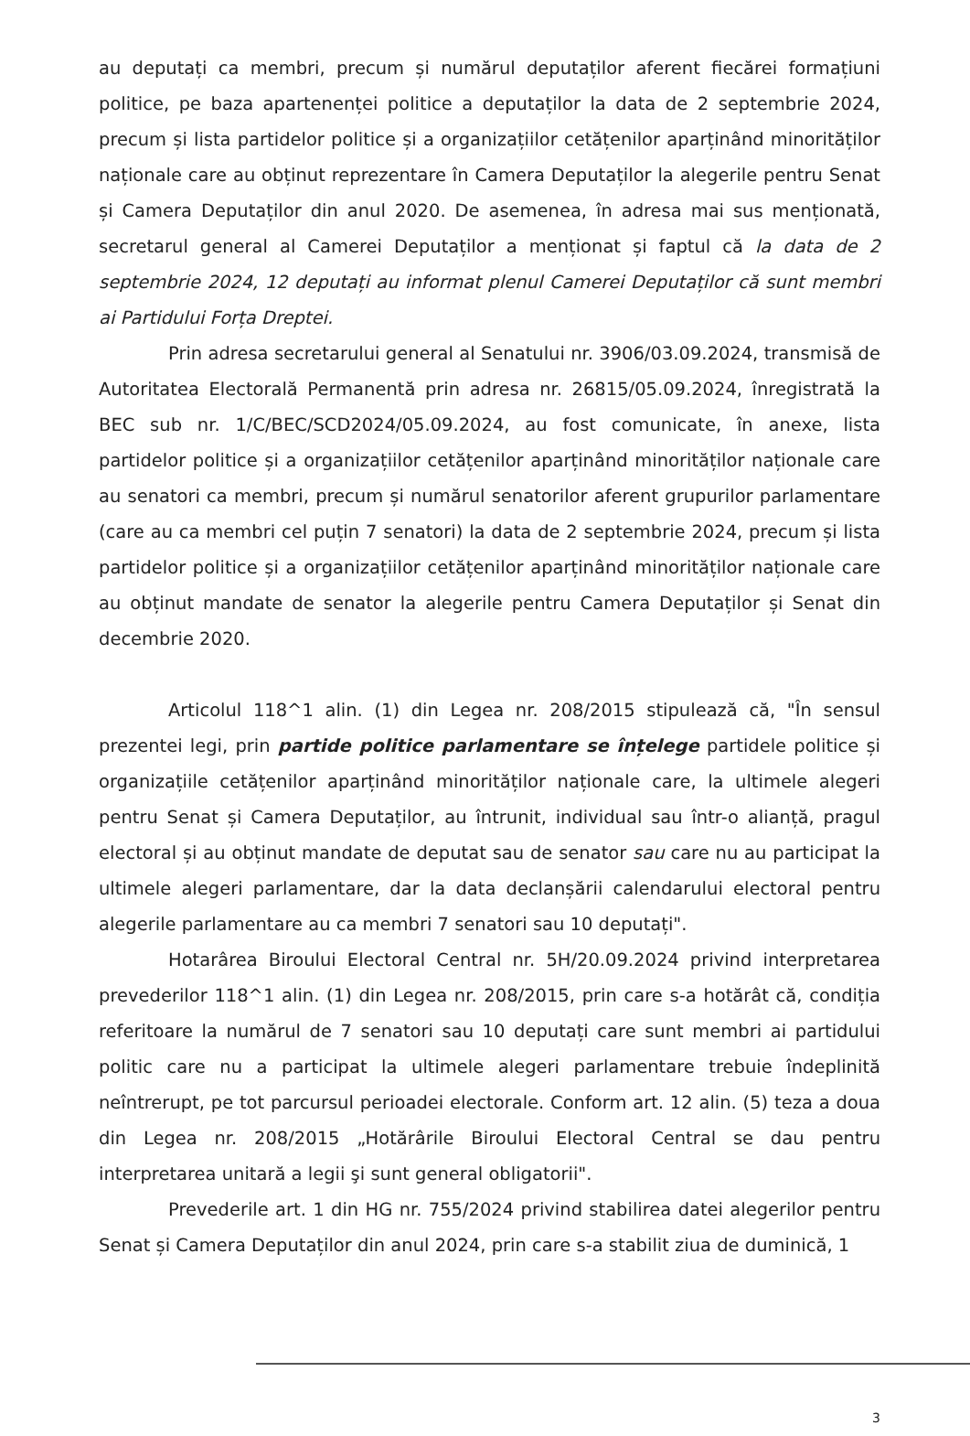au deputați ca membri, precum și numărul deputaților aferent fiecărei formațiuni politice, pe baza apartenenței politice a deputaților la data de 2 septembrie 2024, precum și lista partidelor politice și a organizațiilor cetățenilor aparținând minorităților naționale care au obținut reprezentare în Camera Deputaților la alegerile pentru Senat și Camera Deputaților din anul 2020. De asemenea, în adresa mai sus menționată, secretarul general al Camerei Deputaților a menționat și faptul că la data de 2 septembrie 2024, 12 deputați au informat plenul Camerei Deputaților că sunt membri ai Partidului Forța Dreptei.
Prin adresa secretarului general al Senatului nr. 3906/03.09.2024, transmisă de Autoritatea Electorală Permanentă prin adresa nr. 26815/05.09.2024, înregistrată la BEC sub nr. 1/C/BEC/SCD2024/05.09.2024, au fost comunicate, în anexe, lista partidelor politice și a organizațiilor cetățenilor aparținând minorităților naționale care au senatori ca membri, precum și numărul senatorilor aferent grupurilor parlamentare (care au ca membri cel puțin 7 senatori) la data de 2 septembrie 2024, precum și lista partidelor politice și a organizațiilor cetățenilor aparținând minorităților naționale care au obținut mandate de senator la alegerile pentru Camera Deputaților și Senat din decembrie 2020.
Articolul 118^1 alin. (1) din Legea nr. 208/2015 stipulează că, "În sensul prezentei legi, prin partide politice parlamentare se înțelege partidele politice și organizațiile cetățenilor aparținând minorităților naționale care, la ultimele alegeri pentru Senat și Camera Deputaților, au întrunit, individual sau într-o alianță, pragul electoral și au obținut mandate de deputat sau de senator sau care nu au participat la ultimele alegeri parlamentare, dar la data declanșării calendarului electoral pentru alegerile parlamentare au ca membri 7 senatori sau 10 deputați".
Hotarârea Biroului Electoral Central nr. 5H/20.09.2024 privind interpretarea prevederilor 118^1 alin. (1) din Legea nr. 208/2015, prin care s-a hotărât că, condiția referitoare la numărul de 7 senatori sau 10 deputați care sunt membri ai partidului politic care nu a participat la ultimele alegeri parlamentare trebuie îndeplinită neîntrerupt, pe tot parcursul perioadei electorale. Conform art. 12 alin. (5) teza a doua din Legea nr. 208/2015 „Hotărârile Biroului Electoral Central se dau pentru interpretarea unitară a legii şi sunt general obligatorii".
Prevederile art. 1 din HG nr. 755/2024 privind stabilirea datei alegerilor pentru Senat și Camera Deputaților din anul 2024, prin care s-a stabilit ziua de duminică, 1
3